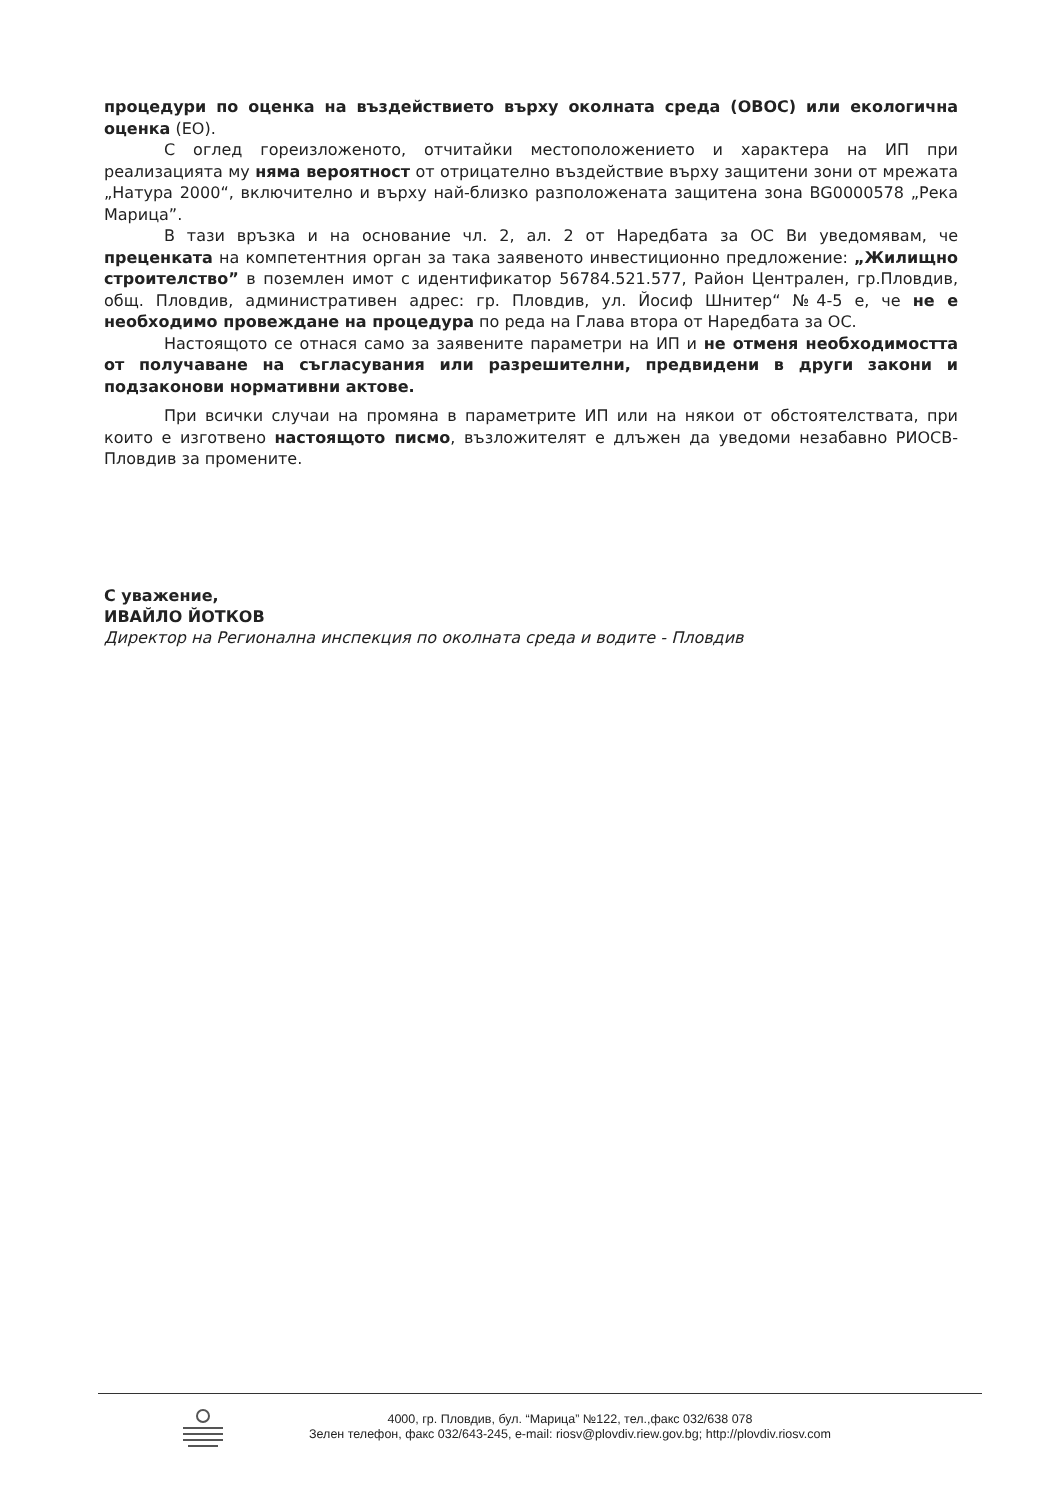процедури по оценка на въздействието върху околната среда (ОВОС) или екологична оценка (ЕО).
С оглед гореизложеното, отчитайки местоположението и характера на ИП при реализацията му няма вероятност от отрицателно въздействие върху защитени зони от мрежата „Натура 2000“, включително и върху най-близко разположената защитена зона BG0000578 „Река Марица”.
В тази връзка и на основание чл. 2, ал. 2 от Наредбата за ОС Ви уведомявам, че преценката на компетентния орган за така заявеното инвестиционно предложение: „Жилищно строителство” в поземлен имот с идентификатор 56784.521.577, Район Централен, гр.Пловдив, общ. Пловдив, административен адрес: гр. Пловдив, ул. Йосиф Шнитер“ №4-5 е, че не е необходимо провеждане на процедура по реда на Глава втора от Наредбата за ОС.
Настоящото се отнася само за заявените параметри на ИП и не отменя необходимостта от получаване на съгласувания или разрешителни, предвидени в други закони и подзаконови нормативни актове.
При всички случаи на промяна в параметрите ИП или на някои от обстоятелствата, при които е изготвено настоящото писмо, възложителят е длъжен да уведоми незабавно РИОСВ-Пловдив за промените.
С уважение,
ИВАЙЛО ЙОТКОВ
Директор на Регионална инспекция по околната среда и водите - Пловдив
4000, гр. Пловдив, бул. “Марица” №122, тел.,факс 032/638 078
Зелен телефон, факс 032/643-245, e-mail: riosv@plovdiv.riew.gov.bg; http://plovdiv.riosv.com